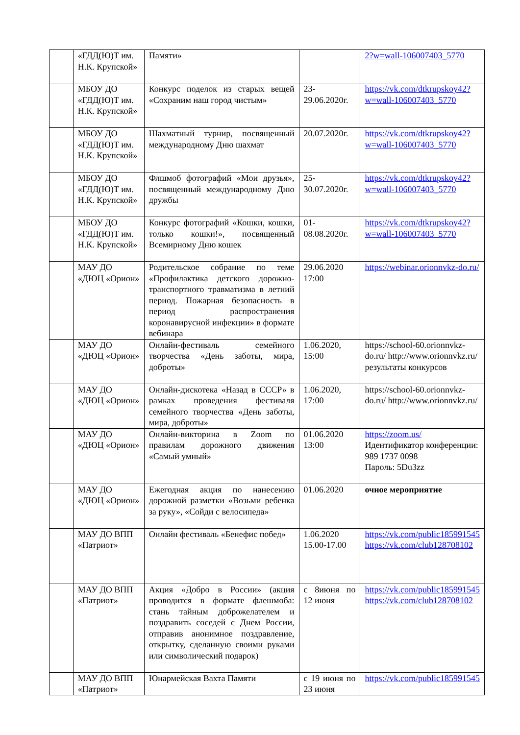| | «ГДД(Ю)Т им. Н.К. Крупской» | Памяти» | | 2?w=wall-106007403_5770 |
| | МБОУ ДО «ГДД(Ю)Т им. Н.К. Крупской» | Конкурс поделок из старых вещей «Сохраним наш город чистым» | 23-29.06.2020г. | https://vk.com/dtkrupskoy42?w=wall-106007403_5770 |
| | МБОУ ДО «ГДД(Ю)Т им. Н.К. Крупской» | Шахматный турнир, посвященный международному Дню шахмат | 20.07.2020г. | https://vk.com/dtkrupskoy42?w=wall-106007403_5770 |
| | МБОУ ДО «ГДД(Ю)Т им. Н.К. Крупской» | Флшмоб фотографий «Мои друзья», посвященный международному Дню дружбы | 25-30.07.2020г. | https://vk.com/dtkrupskoy42?w=wall-106007403_5770 |
| | МБОУ ДО «ГДД(Ю)Т им. Н.К. Крупской» | Конкурс фотографий «Кошки, кошки, только кошки!», посвященный Всемирному Дню кошек | 01-08.08.2020г. | https://vk.com/dtkrupskoy42?w=wall-106007403_5770 |
| | МАУ ДО «ДЮЦ «Орион» | Родительское собрание по теме «Профилактика детского дорожно-транспортного травматизма в летний период. Пожарная безопасность в период распространения коронавирусной инфекции» в формате вебинара | 29.06.2020 17:00 | https://webinar.orionnvkz-do.ru/ |
| | МАУ ДО «ДЮЦ «Орион» | Онлайн-фестиваль семейного творчества «День заботы, мира, доброты» | 1.06.2020, 15:00 | https://school-60.orionnvkz-do.ru/ http://www.orionnvkz.ru/ результаты конкурсов |
| | МАУ ДО «ДЮЦ «Орион» | Онлайн-дискотека «Назад в СССР» в рамках проведения фестиваля семейного творчества «День заботы, мира, доброты» | 1.06.2020, 17:00 | https://school-60.orionnvkz-do.ru/ http://www.orionnvkz.ru/ |
| | МАУ ДО «ДЮЦ «Орион» | Онлайн-викторина в Zoom по правилам дорожного движения «Самый умный» | 01.06.2020 13:00 | https://zoom.us/ Идентификатор конференции: 989 1737 0098 Пароль: 5Du3zz |
| | МАУ ДО «ДЮЦ «Орион» | Ежегодная акция по нанесению дорожной разметки «Возьми ребенка за руку», «Сойди с велосипеда» | 01.06.2020 | очное мероприятие |
| | МАУ ДО ВПП «Патриот» | Онлайн фестиваль «Бенефис побед» | 1.06.2020 15.00-17.00 | https://vk.com/public185991545 https://vk.com/club128708102 |
| | МАУ ДО ВПП «Патриот» | Акция «Добро в России» (акция проводится в формате флешмоба: стань тайным доброжелателем и поздравить соседей с Днем России, отправив анонимное поздравление, открытку, сделанную своими руками или символический подарок) | с 8июня по 12 июня | https://vk.com/public185991545 https://vk.com/club128708102 |
| | МАУ ДО ВПП «Патриот» | Юнармейская Вахта Памяти | с 19 июня по 23 июня | https://vk.com/public185991545 |